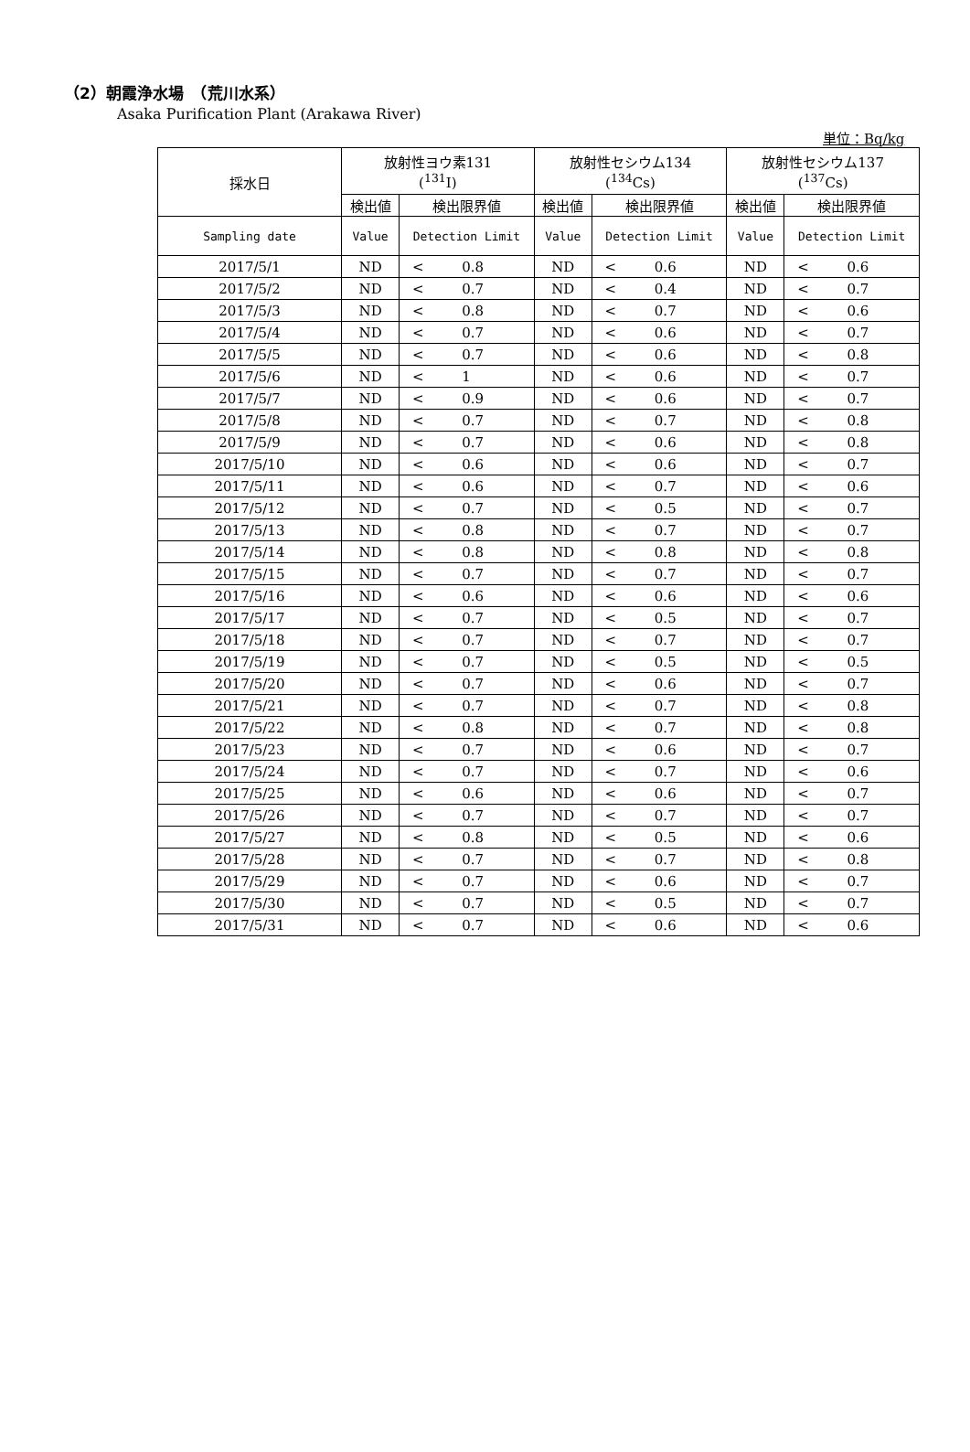（2）朝霞浄水場　（荒川水系）
Asaka Purification Plant (Arakawa River)
単位：Bq/kg
| 採水日 | 放射性ヨウ素131 (<sup>131</sup>I) | | | 放射性セシウム134 (<sup>134</sup>Cs) | | | 放射性セシウム137 (<sup>137</sup>Cs) | | |
| --- | --- | --- | --- | --- | --- | --- | --- | --- | --- |
| | 検出値 | 検出限界値 | | 検出値 | 検出限界値 | | 検出値 | 検出限界値 | |
| Sampling date | Value | Detection Limit | | Value | Detection Limit | | Value | Detection Limit | |
| 2017/5/1 | ND | < | 0.8 | ND | < | 0.6 | ND | < | 0.6 |
| 2017/5/2 | ND | < | 0.7 | ND | < | 0.4 | ND | < | 0.7 |
| 2017/5/3 | ND | < | 0.8 | ND | < | 0.7 | ND | < | 0.6 |
| 2017/5/4 | ND | < | 0.7 | ND | < | 0.6 | ND | < | 0.7 |
| 2017/5/5 | ND | < | 0.7 | ND | < | 0.6 | ND | < | 0.8 |
| 2017/5/6 | ND | < | 1 | ND | < | 0.6 | ND | < | 0.7 |
| 2017/5/7 | ND | < | 0.9 | ND | < | 0.6 | ND | < | 0.7 |
| 2017/5/8 | ND | < | 0.7 | ND | < | 0.7 | ND | < | 0.8 |
| 2017/5/9 | ND | < | 0.7 | ND | < | 0.6 | ND | < | 0.8 |
| 2017/5/10 | ND | < | 0.6 | ND | < | 0.6 | ND | < | 0.7 |
| 2017/5/11 | ND | < | 0.6 | ND | < | 0.7 | ND | < | 0.6 |
| 2017/5/12 | ND | < | 0.7 | ND | < | 0.5 | ND | < | 0.7 |
| 2017/5/13 | ND | < | 0.8 | ND | < | 0.7 | ND | < | 0.7 |
| 2017/5/14 | ND | < | 0.8 | ND | < | 0.8 | ND | < | 0.8 |
| 2017/5/15 | ND | < | 0.7 | ND | < | 0.7 | ND | < | 0.7 |
| 2017/5/16 | ND | < | 0.6 | ND | < | 0.6 | ND | < | 0.6 |
| 2017/5/17 | ND | < | 0.7 | ND | < | 0.5 | ND | < | 0.7 |
| 2017/5/18 | ND | < | 0.7 | ND | < | 0.7 | ND | < | 0.7 |
| 2017/5/19 | ND | < | 0.7 | ND | < | 0.5 | ND | < | 0.5 |
| 2017/5/20 | ND | < | 0.7 | ND | < | 0.6 | ND | < | 0.7 |
| 2017/5/21 | ND | < | 0.7 | ND | < | 0.7 | ND | < | 0.8 |
| 2017/5/22 | ND | < | 0.8 | ND | < | 0.7 | ND | < | 0.8 |
| 2017/5/23 | ND | < | 0.7 | ND | < | 0.6 | ND | < | 0.7 |
| 2017/5/24 | ND | < | 0.7 | ND | < | 0.7 | ND | < | 0.6 |
| 2017/5/25 | ND | < | 0.6 | ND | < | 0.6 | ND | < | 0.7 |
| 2017/5/26 | ND | < | 0.7 | ND | < | 0.7 | ND | < | 0.7 |
| 2017/5/27 | ND | < | 0.8 | ND | < | 0.5 | ND | < | 0.6 |
| 2017/5/28 | ND | < | 0.7 | ND | < | 0.7 | ND | < | 0.8 |
| 2017/5/29 | ND | < | 0.7 | ND | < | 0.6 | ND | < | 0.7 |
| 2017/5/30 | ND | < | 0.7 | ND | < | 0.5 | ND | < | 0.7 |
| 2017/5/31 | ND | < | 0.7 | ND | < | 0.6 | ND | < | 0.6 |